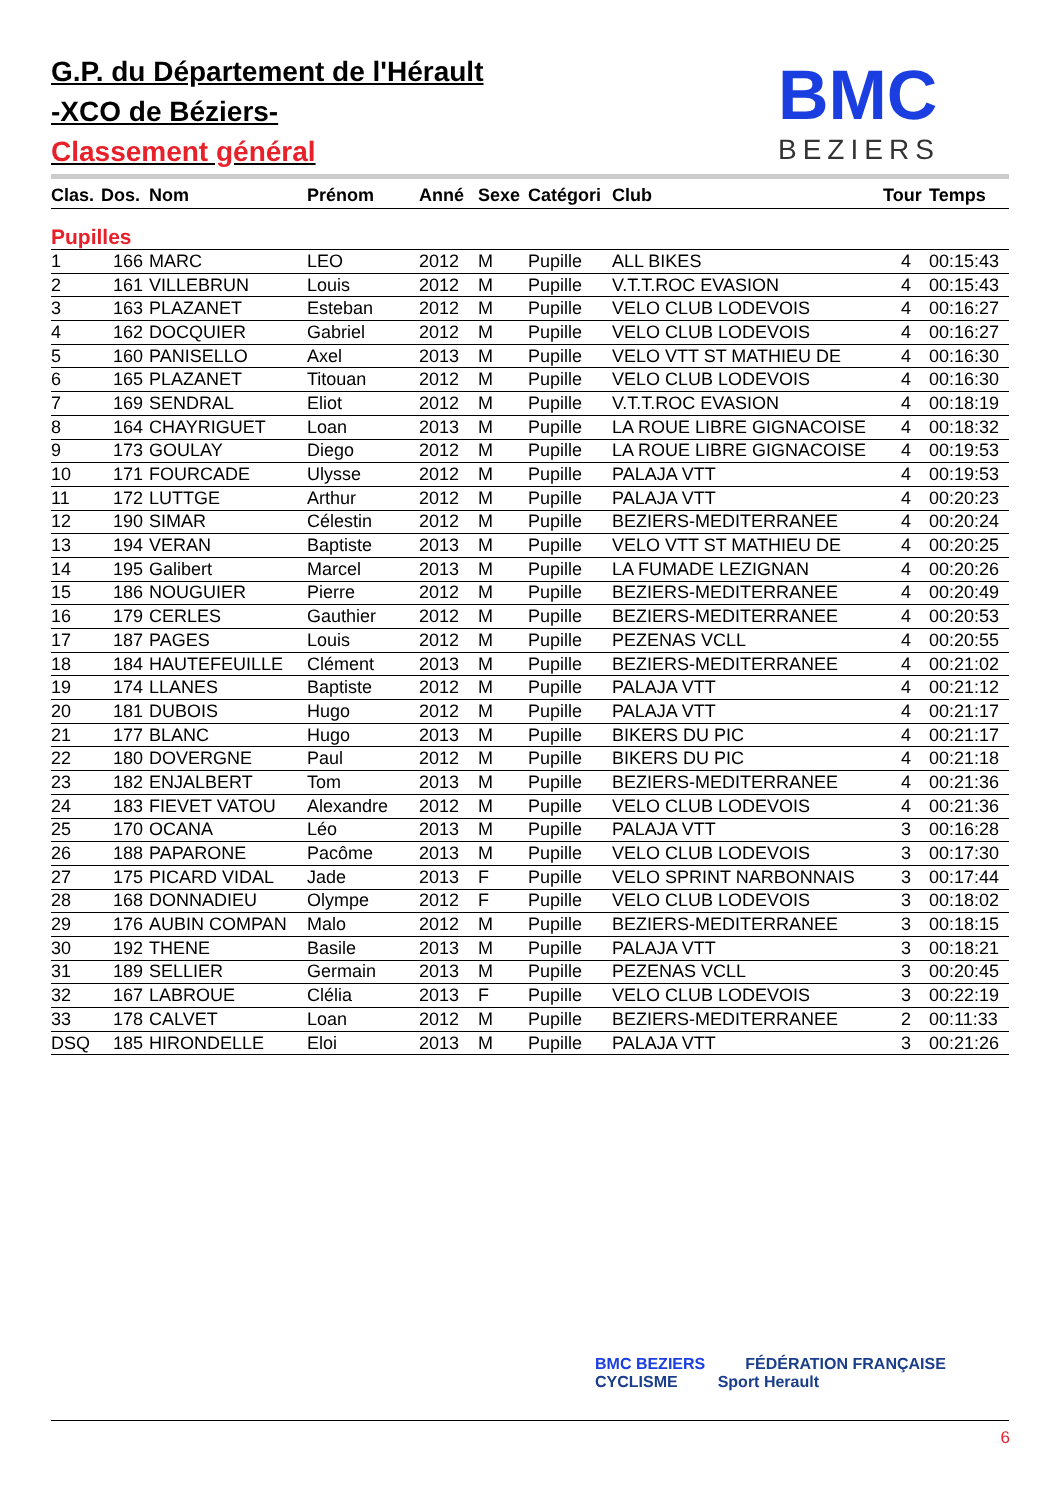G.P. du Département de l'Hérault
-XCO de Béziers-
Classement général
BMC
BEZIERS
| Clas. | Dos. | Nom | Prénom | Anné | Sexe | Catégori | Club | Tour | Temps |
| --- | --- | --- | --- | --- | --- | --- | --- | --- | --- |
| Pupilles | | | | | | | | | |
| 1 | 166 | MARC | LEO | 2012 | M | Pupille | ALL BIKES | 4 | 00:15:43 |
| 2 | 161 | VILLEBRUN | Louis | 2012 | M | Pupille | V.T.T.ROC EVASION | 4 | 00:15:43 |
| 3 | 163 | PLAZANET | Esteban | 2012 | M | Pupille | VELO CLUB LODEVOIS | 4 | 00:16:27 |
| 4 | 162 | DOCQUIER | Gabriel | 2012 | M | Pupille | VELO CLUB LODEVOIS | 4 | 00:16:27 |
| 5 | 160 | PANISELLO | Axel | 2013 | M | Pupille | VELO VTT ST MATHIEU DE | 4 | 00:16:30 |
| 6 | 165 | PLAZANET | Titouan | 2012 | M | Pupille | VELO CLUB LODEVOIS | 4 | 00:16:30 |
| 7 | 169 | SENDRAL | Eliot | 2012 | M | Pupille | V.T.T.ROC EVASION | 4 | 00:18:19 |
| 8 | 164 | CHAYRIGUET | Loan | 2013 | M | Pupille | LA ROUE LIBRE GIGNACOISE | 4 | 00:18:32 |
| 9 | 173 | GOULAY | Diego | 2012 | M | Pupille | LA ROUE LIBRE GIGNACOISE | 4 | 00:19:53 |
| 10 | 171 | FOURCADE | Ulysse | 2012 | M | Pupille | PALAJA VTT | 4 | 00:19:53 |
| 11 | 172 | LUTTGE | Arthur | 2012 | M | Pupille | PALAJA VTT | 4 | 00:20:23 |
| 12 | 190 | SIMAR | Célestin | 2012 | M | Pupille | BEZIERS-MEDITERRANEE | 4 | 00:20:24 |
| 13 | 194 | VERAN | Baptiste | 2013 | M | Pupille | VELO VTT ST MATHIEU DE | 4 | 00:20:25 |
| 14 | 195 | Galibert | Marcel | 2013 | M | Pupille | LA FUMADE LEZIGNAN | 4 | 00:20:26 |
| 15 | 186 | NOUGUIER | Pierre | 2012 | M | Pupille | BEZIERS-MEDITERRANEE | 4 | 00:20:49 |
| 16 | 179 | CERLES | Gauthier | 2012 | M | Pupille | BEZIERS-MEDITERRANEE | 4 | 00:20:53 |
| 17 | 187 | PAGES | Louis | 2012 | M | Pupille | PEZENAS VCLL | 4 | 00:20:55 |
| 18 | 184 | HAUTEFEUILLE | Clément | 2013 | M | Pupille | BEZIERS-MEDITERRANEE | 4 | 00:21:02 |
| 19 | 174 | LLANES | Baptiste | 2012 | M | Pupille | PALAJA VTT | 4 | 00:21:12 |
| 20 | 181 | DUBOIS | Hugo | 2012 | M | Pupille | PALAJA VTT | 4 | 00:21:17 |
| 21 | 177 | BLANC | Hugo | 2013 | M | Pupille | BIKERS DU PIC | 4 | 00:21:17 |
| 22 | 180 | DOVERGNE | Paul | 2012 | M | Pupille | BIKERS DU PIC | 4 | 00:21:18 |
| 23 | 182 | ENJALBERT | Tom | 2013 | M | Pupille | BEZIERS-MEDITERRANEE | 4 | 00:21:36 |
| 24 | 183 | FIEVET VATOU | Alexandre | 2012 | M | Pupille | VELO CLUB LODEVOIS | 4 | 00:21:36 |
| 25 | 170 | OCANA | Léo | 2013 | M | Pupille | PALAJA VTT | 3 | 00:16:28 |
| 26 | 188 | PAPARONE | Pacôme | 2013 | M | Pupille | VELO CLUB LODEVOIS | 3 | 00:17:30 |
| 27 | 175 | PICARD VIDAL | Jade | 2013 | F | Pupille | VELO SPRINT NARBONNAIS | 3 | 00:17:44 |
| 28 | 168 | DONNADIEU | Olympe | 2012 | F | Pupille | VELO CLUB LODEVOIS | 3 | 00:18:02 |
| 29 | 176 | AUBIN COMPAN | Malo | 2012 | M | Pupille | BEZIERS-MEDITERRANEE | 3 | 00:18:15 |
| 30 | 192 | THENE | Basile | 2013 | M | Pupille | PALAJA VTT | 3 | 00:18:21 |
| 31 | 189 | SELLIER | Germain | 2013 | M | Pupille | PEZENAS VCLL | 3 | 00:20:45 |
| 32 | 167 | LABROUE | Clélia | 2013 | F | Pupille | VELO CLUB LODEVOIS | 3 | 00:22:19 |
| 33 | 178 | CALVET | Loan | 2012 | M | Pupille | BEZIERS-MEDITERRANEE | 2 | 00:11:33 |
| DSQ | 185 | HIRONDELLE | Eloi | 2013 | M | Pupille | PALAJA VTT | 3 | 00:21:26 |
BMC BEZIERS FÉDÉRATION FRANÇAISE CYCLISME Sport Herault
6